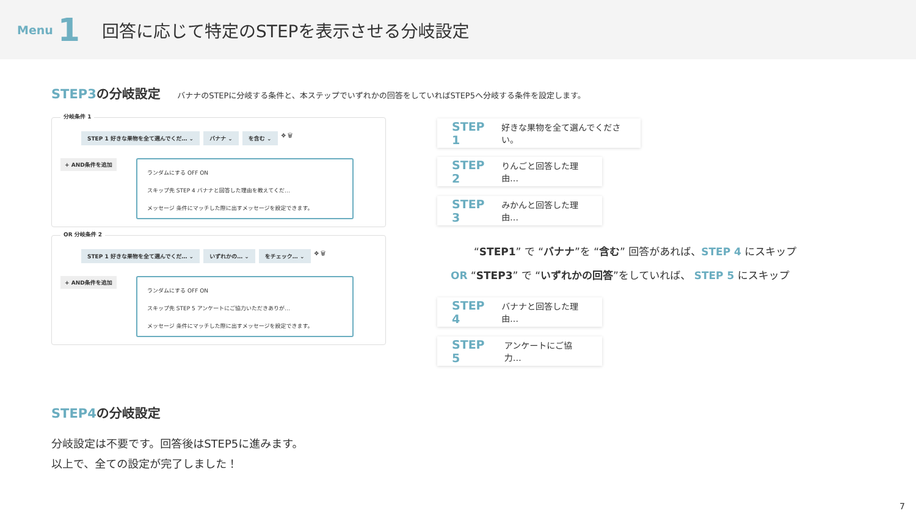Menu 1 回答に応じて特定のSTEPを表示させる分岐設定
STEP3の分岐設定 バナナのSTEPに分岐する条件と、本ステップでいずれかの回答をしていればSTEP5へ分岐する条件を設定します。
分岐条件 1
STEP 1 好きな果物を全て選んでくだ… ⌄ バナナ ⌄ を含む ⌄ ✥ 🗑
+ AND条件を追加
ランダムにする OFF ON
スキップ先 STEP 4 バナナと回答した理由を教えてくだ…
メッセージ 条件にマッチした際に出すメッセージを設定できます。
OR 分岐条件 2
STEP 1 好きな果物を全て選んでくだ… ⌄ いずれかの… ⌄ をチェック… ⌄ ✥ 🗑
+ AND条件を追加
ランダムにする OFF ON
スキップ先 STEP 5 アンケートにご協力いただきありが…
メッセージ 条件にマッチした際に出すメッセージを設定できます。
STEP 1 好きな果物を全て選んでください。
STEP 2 りんごと回答した理由…
STEP 3 みかんと回答した理由…
“STEP1” で “バナナ”を “含む” 回答があれば、STEP 4 にスキップ
OR “STEP3” で “いずれかの回答”をしていれば、 STEP 5 にスキップ
STEP 4 バナナと回答した理由…
STEP 5 アンケートにご協力…
STEP4の分岐設定
分岐設定は不要です。回答後はSTEP5に進みます。
以上で、全ての設定が完了しました！
7